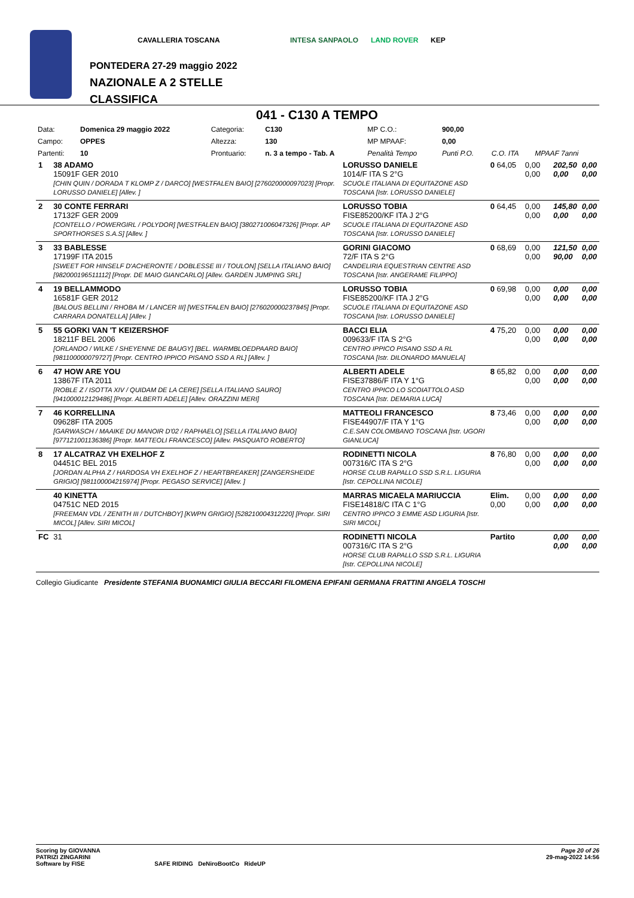CAVALLERIA TOSCANA INTESA SANPAOLO LAND ROVER KEP
PONTEDERA 27-29 maggio 2022
NAZIONALE A 2 STELLE
CLASSIFICA
041 - C130 A TEMPO
| Data: | Domenica 29 maggio 2022 | Categoria: | C130 | MP C.O.: | 900,00 | | |
| Campo: | OPPES | Altezza: | 130 | MP MPAAF: | 0,00 | | |
| Partenti: | 10 | Prontuario: | n. 3 a tempo - Tab. A | Penalità Tempo | Punti P.O. | C.O. ITA | MPAAF 7anni |
| 1 | 38 ADAMO 15091F GER 2010 [CHIN QUIN / DORADA T KLOMP Z / DARCO] [WESTFALEN BAIO] [276020000097023] [Propr. LORUSSO DANIELE] [Allev. ] | LORUSSO DANIELE 1014/F ITA S 2°G SCUOLE ITALIANA DI EQUITAZONE ASD TOSCANA [Istr. LORUSSO DANIELE] | 0 64,05 | 0,00 0,00 | 202,50 0,00 | 0,00 0,00 |
| 2 | 30 CONTE FERRARI 17132F GER 2009 [CONTELLO / POWERGIRL / POLYDOR] [WESTFALEN BAIO] [380271006047326] [Propr. AP SPORTHORSES S.A.S] [Allev. ] | LORUSSO TOBIA FISE85200/KF ITA J 2°G SCUOLE ITALIANA DI EQUITAZONE ASD TOSCANA [Istr. LORUSSO DANIELE] | 0 64,45 | 0,00 0,00 | 145,80 0,00 | 0,00 0,00 |
| 3 | 33 BABLESSE 17199F ITA 2015 [SWEET FOR HINSELF D'ACHERONTE / DOBLESSE III / TOULON] [SELLA ITALIANO BAIO] [982000196511112] [Propr. DE MAIO GIANCARLO] [Allev. GARDEN JUMPING SRL] | GORINI GIACOMO 72/F ITA S 2°G CANDELIRIA EQUESTRIAN CENTRE ASD TOSCANA [Istr. ANGERAME FILIPPO] | 0 68,69 | 0,00 0,00 | 121,50 90,00 | 0,00 0,00 |
| 4 | 19 BELLAMMODO 16581F GER 2012 [BALOUS BELLINI / RHOBA M / LANCER III] [WESTFALEN BAIO] [276020000237845] [Propr. CARRARA DONATELLA] [Allev. ] | LORUSSO TOBIA FISE85200/KF ITA J 2°G SCUOLE ITALIANA DI EQUITAZONE ASD TOSCANA [Istr. LORUSSO DANIELE] | 0 69,98 | 0,00 0,00 | 0,00 0,00 | 0,00 0,00 |
| 5 | 55 GORKI VAN 'T KEIZERSHOF 18211F BEL 2006 [ORLANDO / WILKE / SHEYENNE DE BAUGY] [BEL. WARMBLOEDPAARD BAIO] [981100000079727] [Propr. CENTRO IPPICO PISANO SSD A RL] [Allev. ] | BACCI ELIA 009633/F ITA S 2°G CENTRO IPPICO PISANO SSD A RL TOSCANA [Istr. DILONARDO MANUELA] | 4 75,20 | 0,00 0,00 | 0,00 0,00 | 0,00 0,00 |
| 6 | 47 HOW ARE YOU 13867F ITA 2011 [ROBLE Z / ISOTTA XIV / QUIDAM DE LA CERE] [SELLA ITALIANO SAURO] [941000012129486] [Propr. ALBERTI ADELE] [Allev. ORAZZINI MERI] | ALBERTI ADELE FISE37886/F ITA Y 1°G CENTRO IPPICO LO SCOIATTOLO ASD TOSCANA [Istr. DEMARIA LUCA] | 8 65,82 | 0,00 0,00 | 0,00 0,00 | 0,00 0,00 |
| 7 | 46 KORRELLINA 09628F ITA 2005 [GARWASCH / MAAIKE DU MANOIR D'02 / RAPHAELO] [SELLA ITALIANO BAIO] [977121001136386] [Propr. MATTEOLI FRANCESCO] [Allev. PASQUATO ROBERTO] | MATTEOLI FRANCESCO FISE44907/F ITA Y 1°G C.E.SAN COLOMBANO TOSCANA [Istr. UGORI GIANLUCA] | 8 73,46 | 0,00 0,00 | 0,00 0,00 | 0,00 0,00 |
| 8 | 17 ALCATRAZ VH EXELHOF Z 04451C BEL 2015 [JORDAN ALPHA Z / HARDOSA VH EXELHOF Z / HEARTBREAKER] [ZANGERSHEIDE GRIGIO] [981100004215974] [Propr. PEGASO SERVICE] [Allev. ] | RODINETTI NICOLA 007316/C ITA S 2°G HORSE CLUB RAPALLO SSD S.R.L. LIGURIA [Istr. CEPOLLINA NICOLE] | 8 76,80 | 0,00 0,00 | 0,00 0,00 | 0,00 0,00 |
| | 40 KINETTA 04751C NED 2015 [FREEMAN VDL / ZENITH III / DUTCHBOY] [KWPN GRIGIO] [528210004312220] [Propr. SIRI MICOL] [Allev. SIRI MICOL] | MARRAS MICAELA MARIUCCIA FISE14818/C ITA C 1°G CENTRO IPPICO 3 EMME ASD LIGURIA [Istr. SIRI MICOL] | Elim. 0,00 | 0,00 0,00 | 0,00 0,00 | 0,00 0,00 |
| FC | 31 | RODINETTI NICOLA 007316/C ITA S 2°G HORSE CLUB RAPALLO SSD S.R.L. LIGURIA [Istr. CEPOLLINA NICOLE] | Partito | | 0,00 0,00 | 0,00 0,00 |
Collegio Giudicante Presidente STEFANIA BUONAMICI GIULIA BECCARI FILOMENA EPIFANI GERMANA FRATTINI ANGELA TOSCHI
Page 20 of 26
29-mag-2022 14:56 Scoring by GIOVANNA
PATRIZI ZINGARINI
Software by FISE SAFE RIDING DeNiroBootCo RideUP